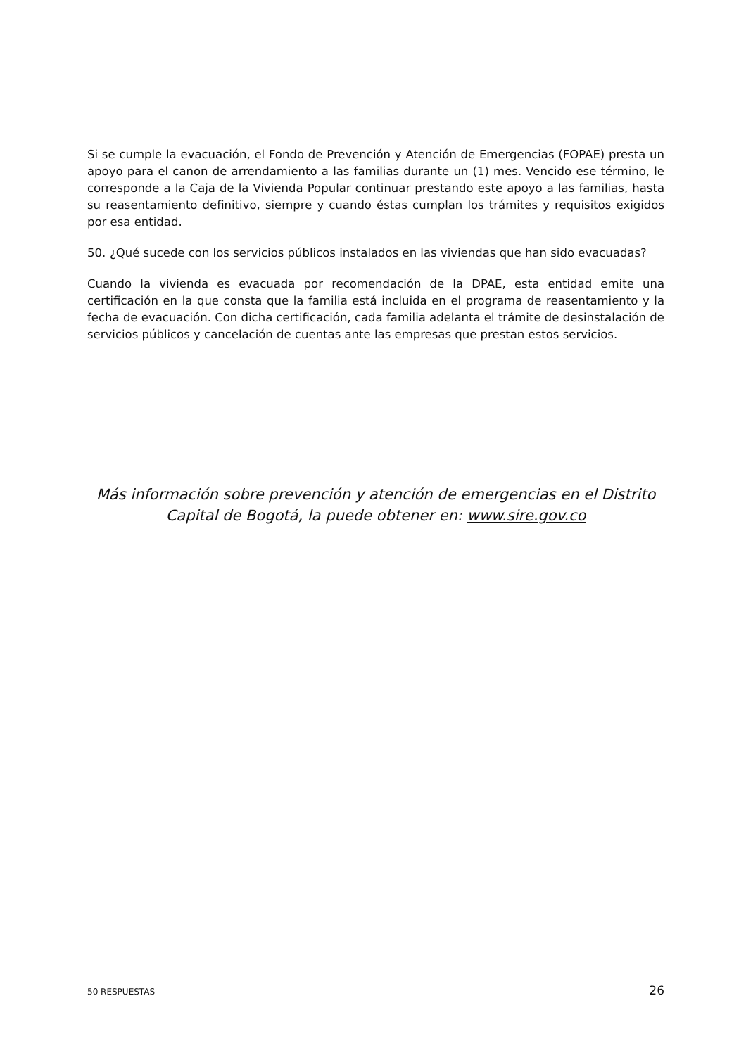Si se cumple la evacuación, el Fondo de Prevención y Atención de Emergencias (FOPAE) presta un apoyo para el canon de arrendamiento a las familias durante un (1) mes. Vencido ese término, le corresponde a la Caja de la Vivienda Popular continuar prestando este apoyo a las familias, hasta su reasentamiento definitivo, siempre y cuando éstas cumplan los trámites y requisitos exigidos por esa entidad.
50. ¿Qué sucede con los servicios públicos instalados en las viviendas que han sido evacuadas?
Cuando la vivienda es evacuada por recomendación de la DPAE, esta entidad emite una certificación en la que consta que la familia está incluida en el programa de reasentamiento y la fecha de evacuación. Con dicha certificación, cada familia adelanta el trámite de desinstalación de servicios públicos y cancelación de cuentas ante las empresas que prestan estos servicios.
Más información sobre prevención y atención de emergencias en el Distrito Capital de Bogotá, la puede obtener en: www.sire.gov.co
50 RESPUESTAS 26